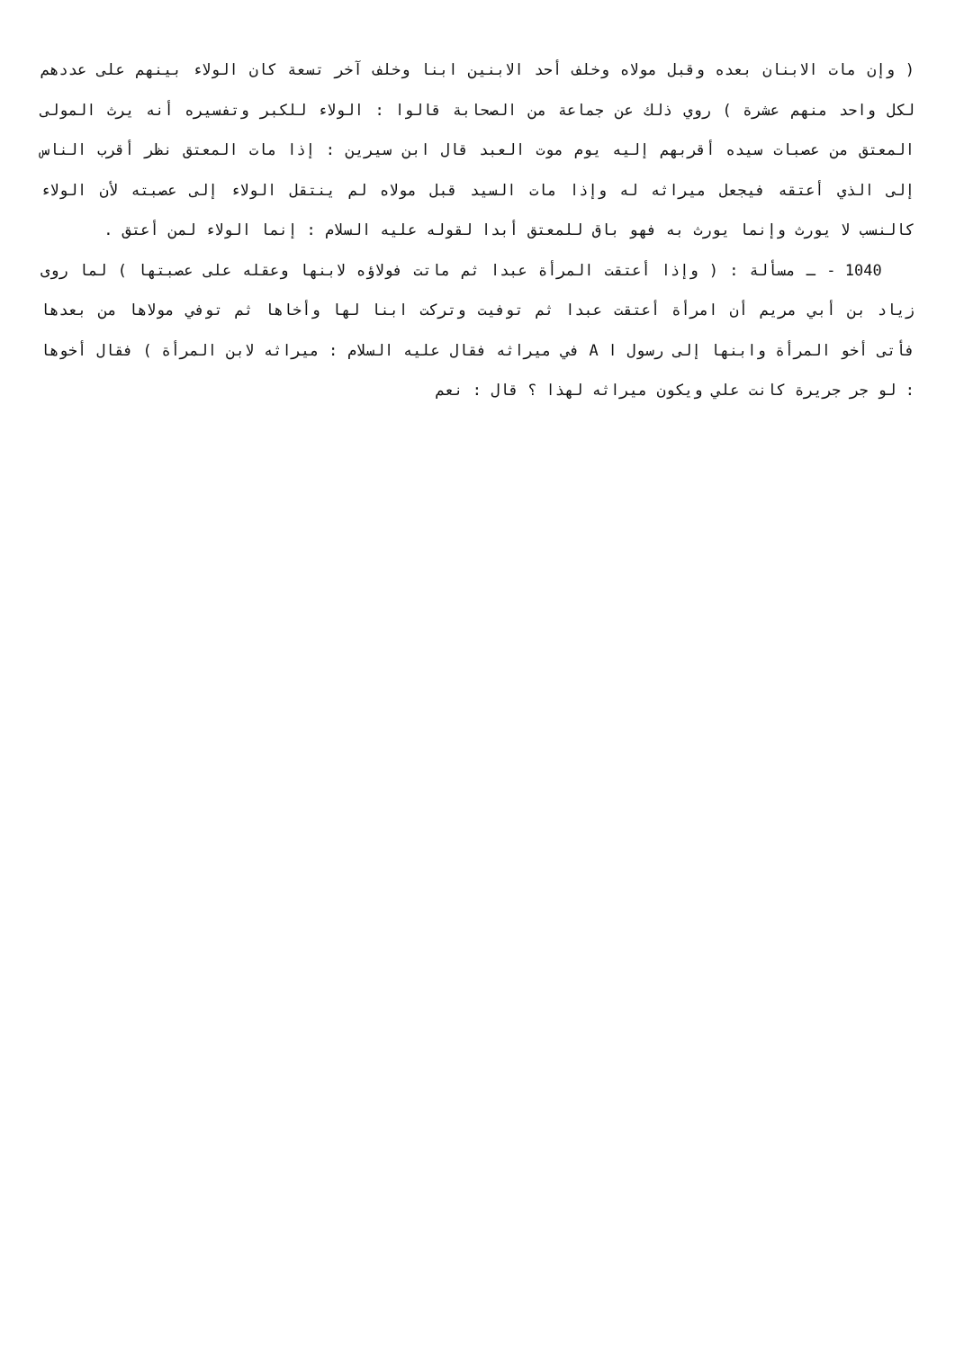( وإن مات الابنان بعده وقبل مولاه وخلف أحد الابنين ابنا وخلف آخر تسعة كان الولاء بينهم على عددهم لكل واحد منهم عشرة ) روي ذلك عن جماعة من الصحابة قالوا : الولاء للكبر وتفسيره أنه يرث المولى المعتق من عصبات سيده أقربهم إليه يوم موت العبد قال ابن سيرين : إذا مات المعتق نظر أقرب الناس إلى الذي أعتقه فيجعل ميراثه له وإذا مات السيد قبل مولاه لم ينتقل الولاء إلى عصبته لأن الولاء كالنسب لا يورث وإنما يورث به فهو باق للمعتق أبدا لقوله عليه السلام : إنما الولاء لمن أعتق .
1040 - ـ مسألة : ( وإذا أعتقت المرأة عبدا ثم ماتت فولاؤه لابنها وعقله على عصبتها ) لما روى زياد بن أبي مريم أن امرأة أعتقت عبدا ثم توفيت وتركت ابنا لها وأخاها ثم توفي مولاها من بعدها فأتى أخو المرأة وابنها إلى رسول ا A في ميراثه فقال عليه السلام : ميراثه لابن المرأة ) فقال أخوها : لو جر جريرة كانت علي ويكون ميراثه لهذا ؟ قال : نعم